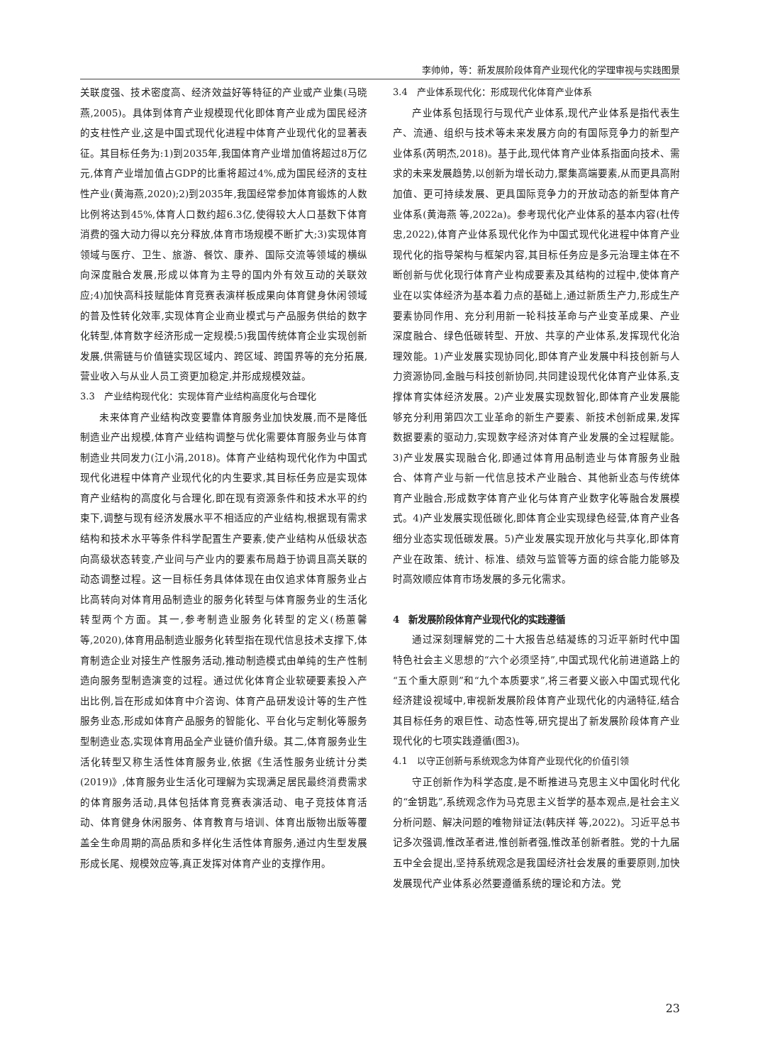李帅帅，等：新发展阶段体育产业现代化的学理审视与实践图景
关联度强、技术密度高、经济效益好等特征的产业或产业集(马晓燕,2005)。具体到体育产业规模现代化即体育产业成为国民经济的支柱性产业,这是中国式现代化进程中体育产业现代化的显著表征。其目标任务为:1)到2035年,我国体育产业增加值将超过8万亿元,体育产业增加值占GDP的比重将超过4%,成为国民经济的支柱性产业(黄海燕,2020);2)到2035年,我国经常参加体育锻炼的人数比例将达到45%,体育人口数约超6.3亿,使得较大人口基数下体育消费的强大动力得以充分释放,体育市场规模不断扩大;3)实现体育领域与医疗、卫生、旅游、餐饮、康养、国际交流等领域的横纵向深度融合发展,形成以体育为主导的国内外有效互动的关联效应;4)加快高科技赋能体育竞赛表演样板成果向体育健身休闲领域的普及性转化效率,实现体育企业商业模式与产品服务供给的数字化转型,体育数字经济形成一定规模;5)我国传统体育企业实现创新发展,供需链与价值链实现区域内、跨区域、跨国界等的充分拓展,营业收入与从业人员工资更加稳定,并形成规模效益。
3.3　产业结构现代化：实现体育产业结构高度化与合理化
未来体育产业结构改变要靠体育服务业加快发展,而不是降低制造业产出规模,体育产业结构调整与优化需要体育服务业与体育制造业共同发力(江小涓,2018)。体育产业结构现代化作为中国式现代化进程中体育产业现代化的内生要求,其目标任务应是实现体育产业结构的高度化与合理化,即在现有资源条件和技术水平的约束下,调整与现有经济发展水平不相适应的产业结构,根据现有需求结构和技术水平等条件科学配置生产要素,使产业结构从低级状态向高级状态转变,产业间与产业内的要素布局趋于协调且高关联的动态调整过程。这一目标任务具体体现在由仅追求体育服务业占比高转向对体育用品制造业的服务化转型与体育服务业的生活化转型两个方面。其一,参考制造业服务化转型的定义(杨蕙馨 等,2020),体育用品制造业服务化转型指在现代信息技术支撑下,体育制造企业对接生产性服务活动,推动制造模式由单纯的生产性制造向服务型制造演变的过程。通过优化体育企业软硬要素投入产出比例,旨在形成如体育中介咨询、体育产品研发设计等的生产性服务业态,形成如体育产品服务的智能化、平台化与定制化等服务型制造业态,实现体育用品全产业链价值升级。其二,体育服务业生活化转型又称生活性体育服务业,依据《生活性服务业统计分类(2019)》,体育服务业生活化可理解为实现满足居民最终消费需求的体育服务活动,具体包括体育竞赛表演活动、电子竞技体育活动、体育健身休闲服务、体育教育与培训、体育出版物出版等覆盖全生命周期的高品质和多样化生活性体育服务,通过内生型发展形成长尾、规模效应等,真正发挥对体育产业的支撑作用。
3.4　产业体系现代化：形成现代化体育产业体系
产业体系包括现行与现代产业体系,现代产业体系是指代表生产、流通、组织与技术等未来发展方向的有国际竞争力的新型产业体系(芮明杰,2018)。基于此,现代体育产业体系指面向技术、需求的未来发展趋势,以创新为增长动力,聚集高端要素,从而更具高附加值、更可持续发展、更具国际竞争力的开放动态的新型体育产业体系(黄海燕 等,2022a)。参考现代化产业体系的基本内容(杜传忠,2022),体育产业体系现代化作为中国式现代化进程中体育产业现代化的指导架构与框架内容,其目标任务应是多元治理主体在不断创新与优化现行体育产业构成要素及其结构的过程中,使体育产业在以实体经济为基本着力点的基础上,通过新质生产力,形成生产要素协同作用、充分利用新一轮科技革命与产业变革成果、产业深度融合、绿色低碳转型、开放、共享的产业体系,发挥现代化治理效能。1)产业发展实现协同化,即体育产业发展中科技创新与人力资源协同,金融与科技创新协同,共同建设现代化体育产业体系,支撑体育实体经济发展。2)产业发展实现数智化,即体育产业发展能够充分利用第四次工业革命的新生产要素、新技术创新成果,发挥数据要素的驱动力,实现数字经济对体育产业发展的全过程赋能。3)产业发展实现融合化,即通过体育用品制造业与体育服务业融合、体育产业与新一代信息技术产业融合、其他新业态与传统体育产业融合,形成数字体育产业化与体育产业数字化等融合发展模式。4)产业发展实现低碳化,即体育企业实现绿色经营,体育产业各细分业态实现低碳发展。5)产业发展实现开放化与共享化,即体育产业在政策、统计、标准、绩效与监管等方面的综合能力能够及时高效顺应体育市场发展的多元化需求。
4　新发展阶段体育产业现代化的实践遵循
通过深刻理解党的二十大报告总结凝练的习近平新时代中国特色社会主义思想的“六个必须坚持”,中国式现代化前进道路上的“五个重大原则”和“九个本质要求”,将三者要义嵌入中国式现代化经济建设视域中,审视新发展阶段体育产业现代化的内涵特征,结合其目标任务的艰巨性、动态性等,研究提出了新发展阶段体育产业现代化的七项实践遵循(图3)。
4.1　以守正创新与系统观念为体育产业现代化的价值引领
守正创新作为科学态度,是不断推进马克思主义中国化时代化的“金钥匙”,系统观念作为马克思主义哲学的基本观点,是社会主义分析问题、解决问题的唯物辩证法(韩庆祥 等,2022)。习近平总书记多次强调,惟改革者进,惟创新者强,惟改革创新者胜。党的十九届五中全会提出,坚持系统观念是我国经济社会发展的重要原则,加快发展现代产业体系必然要遵循系统的理论和方法。党
23